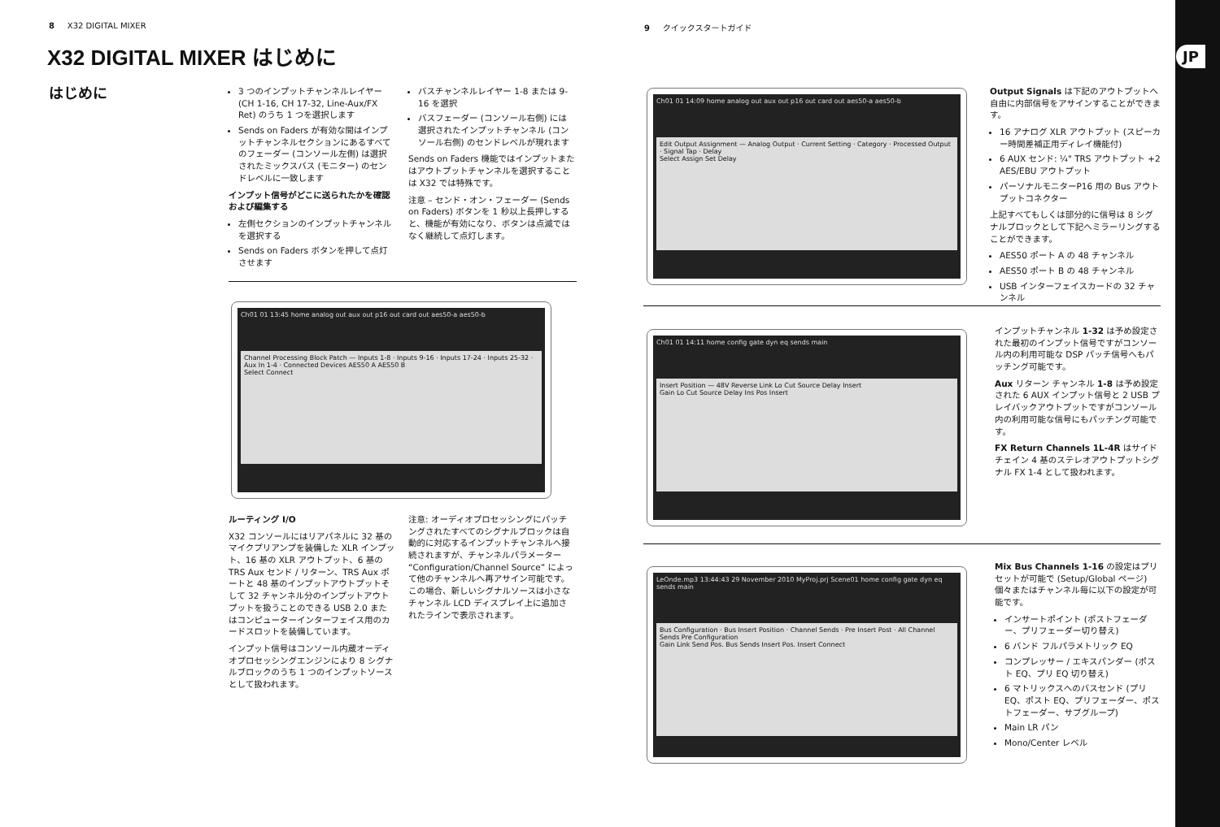8 X32 DIGITAL MIXER
X32 DIGITAL MIXER はじめに
はじめに
3 つのインプットチャンネルレイヤー (CH 1-16, CH 17-32, Line-Aux/FX Ret) のうち 1 つを選択します
Sends on Faders が有効な間はインプットチャンネルセクションにあるすべてのフェーダー (コンソール左側) は選択されたミックスバス (モニター) のセンドレベルに一致します
インプット信号がどこに送られたかを確認および編集する
左側セクションのインプットチャンネルを選択する
Sends on Faders ボタンを押して点灯させます
バスチャンネルレイヤー 1-8 または 9-16 を選択
バスフェーダー (コンソール右側) には選択されたインプットチャンネル (コンソール右側) のセンドレベルが現れます
Sends on Faders 機能ではインプットまたはアウトプットチャンネルを選択することは X32 では特殊です。
注意 – センド・オン・フェーダー (Sends on Faders) ボタンを 1 秒以上長押しすると、機能が有効になり、ボタンは点滅ではなく継続して点灯します。
Ch01 01 13:45 home analog out aux out p16 out card out aes50-a aes50-b
Channel Processing Block Patch — Inputs 1-8 · Inputs 9-16 · Inputs 17-24 · Inputs 25-32 · Aux In 1-4 · Connected Devices AES50 A AES50 B
Select Connect
ルーティング I/O
X32 コンソールにはリアパネルに 32 基のマイクプリアンプを装備した XLR インプット、16 基の XLR アウトプット、6 基の TRS Aux センド / リターン、TRS Aux ポートと 48 基のインプットアウトプットそして 32 チャンネル分のインプットアウトプットを扱うことのできる USB 2.0 またはコンピューターインターフェイス用のカードスロットを装備しています。
インプット信号はコンソール内蔵オーディオプロセッシングエンジンにより 8 シグナルブロックのうち 1 つのインプットソースとして扱われます。
注意: オーディオプロセッシングにパッチングされたすべてのシグナルブロックは自動的に対応するインプットチャンネルへ接続されますが、チャンネルパラメーター “Configuration/Channel Source” によって他のチャンネルへ再アサイン可能です。この場合、新しいシグナルソースは小さなチャンネル LCD ディスプレイ上に追加されたラインで表示されます。
9 クイックスタートガイド
Ch01 01 14:09 home analog out aux out p16 out card out aes50-a aes50-b
Edit Output Assignment — Analog Output · Current Setting · Category · Processed Output · Signal Tap · Delay
Select Assign Set Delay
Output Signals は下記のアウトプットへ自由に内部信号をアサインすることができます。
16 アナログ XLR アウトプット (スピーカー時間差補正用ディレイ機能付)
6 AUX センド: ¼" TRS アウトプット +2 AES/EBU アウトプット
パーソナルモニターP16 用の Bus アウトプットコネクター
上記すべてもしくは部分的に信号は 8 シグナルブロックとして下記へミラーリングすることができます。
AES50 ポート A の 48 チャンネル
AES50 ポート B の 48 チャンネル
USB インターフェイスカードの 32 チャンネル
Ch01 01 14:11 home config gate dyn eq sends main
Insert Position — 48V Reverse Link Lo Cut Source Delay Insert
Gain Lo Cut Source Delay Ins Pos Insert
インプットチャンネル 1-32 は予め設定された最初のインプット信号ですがコンソール内の利用可能な DSP パッチ信号へもパッチング可能です。
Aux リターン チャンネル 1-8 は予め設定された 6 AUX インプット信号と 2 USB プレイバックアウトプットですがコンソール内の利用可能な信号にもパッチング可能です。
FX Return Channels 1L-4R はサイドチェイン 4 基のステレオアウトプットシグナル FX 1-4 として扱われます。
LeOnde.mp3 13:44:43 29 November 2010 MyProj.prj Scene01 home config gate dyn eq sends main
Bus Configuration · Bus Insert Position · Channel Sends · Pre Insert Post · All Channel Sends Pre Configuration
Gain Link Send Pos. Bus Sends Insert Pos. Insert Connect
Mix Bus Channels 1-16 の設定はプリセットが可能で (Setup/Global ページ) 個々またはチャンネル毎に以下の設定が可能です。
インサートポイント (ポストフェーダー、プリフェーダー切り替え)
6 バンド フルパラメトリック EQ
コンプレッサー / エキスパンダー (ポスト EQ、プリ EQ 切り替え)
6 マトリックスへのバスセンド (プリ EQ、ポスト EQ、プリフェーダー、ポストフェーダー、サブグループ)
Main LR パン
Mono/Center レベル
JP